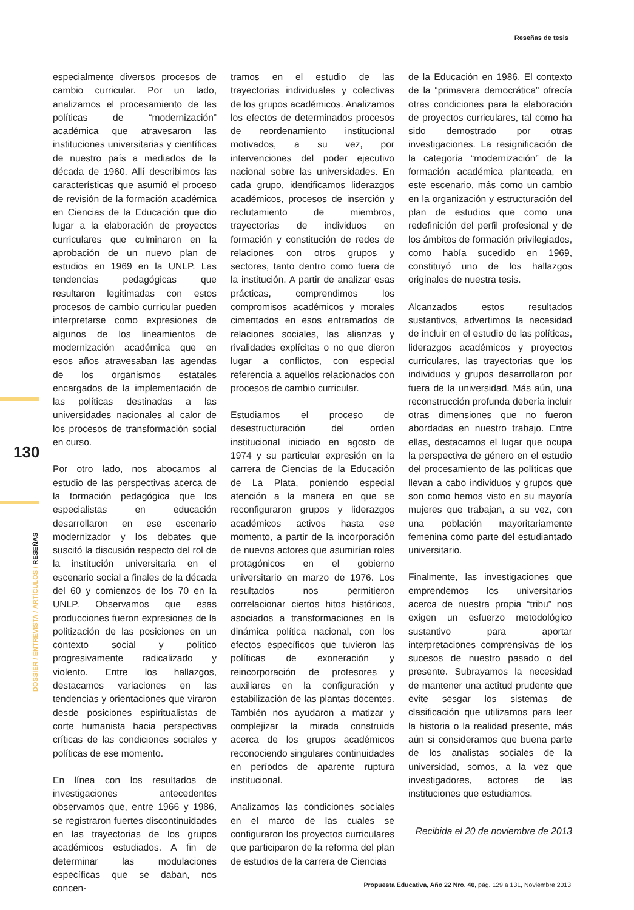Reseñas de tesis
130
DOSSIER / ENTREVISTA / ARTÍCULOS / RESEÑAS
especialmente diversos procesos de cambio curricular. Por un lado, analizamos el procesamiento de las políticas de “modernización” académica que atravesaron las instituciones universitarias y científicas de nuestro país a mediados de la década de 1960. Allí describimos las características que asumió el proceso de revisión de la formación académica en Ciencias de la Educación que dio lugar a la elaboración de proyectos curriculares que culminaron en la aprobación de un nuevo plan de estudios en 1969 en la UNLP. Las tendencias pedagógicas que resultaron legitimadas con estos procesos de cambio curricular pueden interpretarse como expresiones de algunos de los lineamientos de modernización académica que en esos años atravesaban las agendas de los organismos estatales encargados de la implementación de las políticas destinadas a las universidades nacionales al calor de los procesos de transformación social en curso.
Por otro lado, nos abocamos al estudio de las perspectivas acerca de la formación pedagógica que los especialistas en educación desarrollaron en ese escenario modernizador y los debates que suscitó la discusión respecto del rol de la institución universitaria en el escenario social a finales de la década del 60 y comienzos de los 70 en la UNLP. Observamos que esas producciones fueron expresiones de la politización de las posiciones en un contexto social y político progresivamente radicalizado y violento. Entre los hallazgos, destacamos variaciones en las tendencias y orientaciones que viraron desde posiciones espiritualistas de corte humanista hacia perspectivas críticas de las condiciones sociales y políticas de ese momento.
En línea con los resultados de investigaciones antecedentes observamos que, entre 1966 y 1986, se registraron fuertes discontinuidades en las trayectorias de los grupos académicos estudiados. A fin de determinar las modulaciones específicas que se daban, nos concen-
tramos en el estudio de las trayectorias individuales y colectivas de los grupos académicos. Analizamos los efectos de determinados procesos de reordenamiento institucional motivados, a su vez, por intervenciones del poder ejecutivo nacional sobre las universidades. En cada grupo, identificamos liderazgos académicos, procesos de inserción y reclutamiento de miembros, trayectorias de individuos en formación y constitución de redes de relaciones con otros grupos y sectores, tanto dentro como fuera de la institución. A partir de analizar esas prácticas, comprendimos los compromisos académicos y morales cimentados en esos entramados de relaciones sociales, las alianzas y rivalidades explícitas o no que dieron lugar a conflictos, con especial referencia a aquellos relacionados con procesos de cambio curricular.
Estudiamos el proceso de desestructuración del orden institucional iniciado en agosto de 1974 y su particular expresión en la carrera de Ciencias de la Educación de La Plata, poniendo especial atención a la manera en que se reconfiguraron grupos y liderazgos académicos activos hasta ese momento, a partir de la incorporación de nuevos actores que asumirían roles protagónicos en el gobierno universitario en marzo de 1976. Los resultados nos permitieron correlacionar ciertos hitos históricos, asociados a transformaciones en la dinámica política nacional, con los efectos específicos que tuvieron las políticas de exoneración y reincorporación de profesores y auxiliares en la configuración y estabilización de las plantas docentes. También nos ayudaron a matizar y complejizar la mirada construida acerca de los grupos académicos reconociendo singulares continuidades en períodos de aparente ruptura institucional.
Analizamos las condiciones sociales en el marco de las cuales se configuraron los proyectos curriculares que participaron de la reforma del plan de estudios de la carrera de Ciencias
de la Educación en 1986. El contexto de la “primavera democrática” ofrecía otras condiciones para la elaboración de proyectos curriculares, tal como ha sido demostrado por otras investigaciones. La resignificación de la categoría “modernización” de la formación académica planteada, en este escenario, más como un cambio en la organización y estructuración del plan de estudios que como una redefinición del perfil profesional y de los ámbitos de formación privilegiados, como había sucedido en 1969, constituyó uno de los hallazgos originales de nuestra tesis.
Alcanzados estos resultados sustantivos, advertimos la necesidad de incluir en el estudio de las políticas, liderazgos académicos y proyectos curriculares, las trayectorias que los individuos y grupos desarrollaron por fuera de la universidad. Más aún, una reconstrucción profunda debería incluir otras dimensiones que no fueron abordadas en nuestro trabajo. Entre ellas, destacamos el lugar que ocupa la perspectiva de género en el estudio del procesamiento de las políticas que llevan a cabo individuos y grupos que son como hemos visto en su mayoría mujeres que trabajan, a su vez, con una población mayoritariamente femenina como parte del estudiantado universitario.
Finalmente, las investigaciones que emprendemos los universitarios acerca de nuestra propia “tribu” nos exigen un esfuerzo metodológico sustantivo para aportar interpretaciones comprensivas de los sucesos de nuestro pasado o del presente. Subrayamos la necesidad de mantener una actitud prudente que evite sesgar los sistemas de clasificación que utilizamos para leer la historia o la realidad presente, más aún si consideramos que buena parte de los analistas sociales de la universidad, somos, a la vez que investigadores, actores de las instituciones que estudiamos.
Recibida el 20 de noviembre de 2013
Propuesta Educativa, Año 22 Nro. 40, pág. 129 a 131, Noviembre 2013